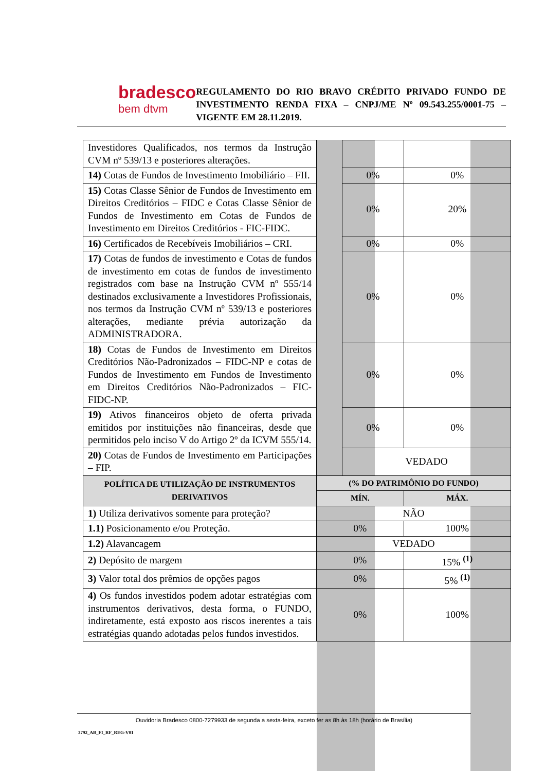bradesco
bem dtvm
REGULAMENTO DO RIO BRAVO CRÉDITO PRIVADO FUNDO DE INVESTIMENTO RENDA FIXA – CNPJ/ME Nº 09.543.255/0001-75 – VIGENTE EM 28.11.2019.
| Investidores Qualificados, nos termos da Instrução CVM nº 539/13 e posteriores alterações. | | | |
| 14) Cotas de Fundos de Investimento Imobiliário – FII. | | 0% | 0% |
| 15) Cotas Classe Sênior de Fundos de Investimento em Direitos Creditórios – FIDC e Cotas Classe Sênior de Fundos de Investimento em Cotas de Fundos de Investimento em Direitos Creditórios - FIC-FIDC. | | 0% | 20% |
| 16) Certificados de Recebíveis Imobiliários – CRI. | | 0% | 0% |
| 17) Cotas de fundos de investimento e Cotas de fundos de investimento em cotas de fundos de investimento registrados com base na Instrução CVM nº 555/14 destinados exclusivamente a Investidores Profissionais, nos termos da Instrução CVM nº 539/13 e posteriores alterações, mediante prévia autorização da ADMINISTRADORA. | | 0% | 0% |
| 18) Cotas de Fundos de Investimento em Direitos Creditórios Não-Padronizados – FIDC-NP e cotas de Fundos de Investimento em Fundos de Investimento em Direitos Creditórios Não-Padronizados – FIC-FIDC-NP. | | 0% | 0% |
| 19) Ativos financeiros objeto de oferta privada emitidos por instituições não financeiras, desde que permitidos pelo inciso V do Artigo 2º da ICVM 555/14. | | 0% | 0% |
| 20) Cotas de Fundos de Investimento em Participações – FIP. | | VEDADO | |
| POLÍTICA DE UTILIZAÇÃO DE INSTRUMENTOS DERIVATIVOS | (% DO PATRIMÔNIO DO FUNDO) | | |
| | MÍN. | | MÁX. |
| 1) Utiliza derivativos somente para proteção? | NÃO | | |
| 1.1) Posicionamento e/ou Proteção. | 0% | | 100% |
| 1.2) Alavancagem | VEDADO | | |
| 2) Depósito de margem | 0% | | 15% <sup>(1)</sup> |
| 3) Valor total dos prêmios de opções pagos | 0% | | 5% <sup>(1)</sup> |
| 4) Os fundos investidos podem adotar estratégias com instrumentos derivativos, desta forma, o FUNDO, indiretamente, está exposto aos riscos inerentes a tais estratégias quando adotadas pelos fundos investidos. | 0% | | 100% |
Ouvidoria Bradesco 0800-7279933 de segunda a sexta-feira, exceto fer as 8h às 18h (horário de Brasília)
3792_AB_FI_RF_REG-V01